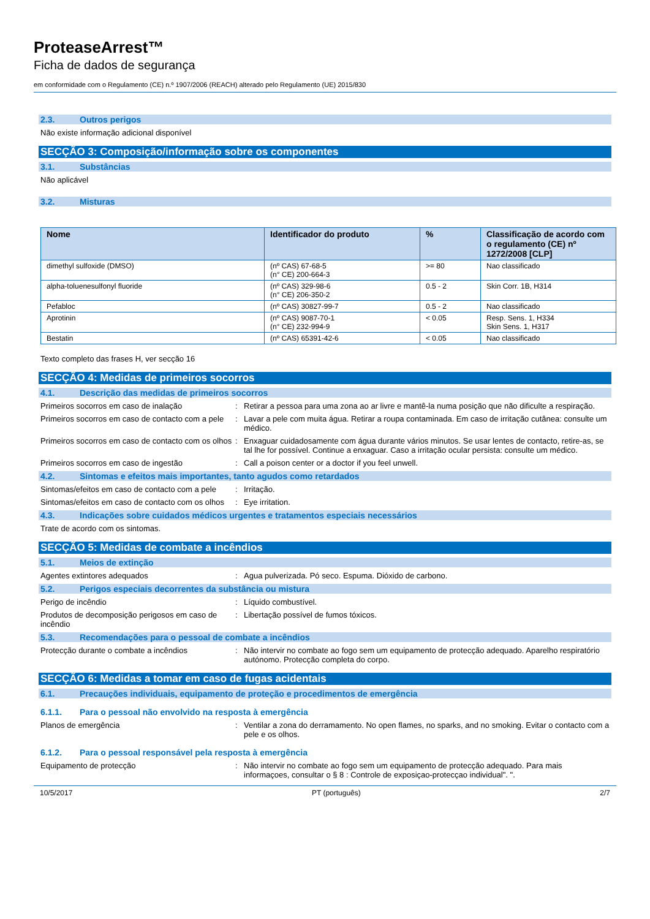ProteaseArrest™
Ficha de dados de segurança
em conformidade com o Regulamento (CE) n.º 1907/2006 (REACH) alterado pelo Regulamento (UE) 2015/830
2.3. Outros perigos
Não existe informação adicional disponível
SECÇÃO 3: Composição/informação sobre os componentes
3.1. Substâncias
Não aplicável
3.2. Misturas
| Nome | Identificador do produto | % | Classificação de acordo com o regulamento (CE) nº 1272/2008 [CLP] |
| --- | --- | --- | --- |
| dimethyl sulfoxide (DMSO) | (nº CAS) 67-68-5 (n° CE) 200-664-3 | >= 80 | Nao classificado |
| alpha-toluenesulfonyl fluoride | (nº CAS) 329-98-6 (n° CE) 206-350-2 | 0.5 - 2 | Skin Corr. 1B, H314 |
| Pefabloc | (nº CAS) 30827-99-7 | 0.5 - 2 | Nao classificado |
| Aprotinin | (nº CAS) 9087-70-1 (n° CE) 232-994-9 | < 0.05 | Resp. Sens. 1, H334 Skin Sens. 1, H317 |
| Bestatin | (nº CAS) 65391-42-6 | < 0.05 | Nao classificado |
Texto completo das frases H, ver secção 16
SECÇÃO 4: Medidas de primeiros socorros
4.1. Descrição das medidas de primeiros socorros
Primeiros socorros em caso de inalação : Retirar a pessoa para uma zona ao ar livre e mantê-la numa posição que não dificulte a respiração.
Primeiros socorros em caso de contacto com a pele
: Lavar a pele com muita água. Retirar a roupa contaminada. Em caso de irritação cutânea: consulte um médico.
Primeiros socorros em caso de contacto com os olhos
: Enxaguar cuidadosamente com água durante vários minutos. Se usar lentes de contacto, retire-as, se tal lhe for possível. Continue a enxaguar. Caso a irritação ocular persista: consulte um médico.
Primeiros socorros em caso de ingestão : Call a poison center or a doctor if you feel unwell.
4.2. Sintomas e efeitos mais importantes, tanto agudos como retardados
Sintomas/efeitos em caso de contacto com a pele
: Irritação.
Sintomas/efeitos em caso de contacto com os olhos
: Eye irritation.
4.3. Indicações sobre cuidados médicos urgentes e tratamentos especiais necessários
Trate de acordo com os sintomas.
SECÇÃO 5: Medidas de combate a incêndios
5.1. Meios de extinção
Agentes extintores adequados : Agua pulverizada. Pó seco. Espuma. Dióxido de carbono.
5.2. Perigos especiais decorrentes da substância ou mistura
Perigo de incêndio : Líquido combustível.
Produtos de decomposição perigosos em caso de incêndio
: Libertação possível de fumos tóxicos.
5.3. Recomendações para o pessoal de combate a incêndios
Protecção durante o combate a incêndios : Não intervir no combate ao fogo sem um equipamento de protecção adequado. Aparelho respiratório autónomo. Protecção completa do corpo.
SECÇÃO 6: Medidas a tomar em caso de fugas acidentais
6.1. Precauções individuais, equipamento de proteção e procedimentos de emergência
6.1.1. Para o pessoal não envolvido na resposta à emergência
Planos de emergência : Ventilar a zona do derramamento. No open flames, no sparks, and no smoking. Evitar o contacto com a pele e os olhos.
6.1.2. Para o pessoal responsável pela resposta à emergência
Equipamento de protecção : Não intervir no combate ao fogo sem um equipamento de protecção adequado. Para mais informaçoes, consultar o § 8 : Controle de exposiçao-protecçao individual". ".
10/5/2017 PT (português) 2/7